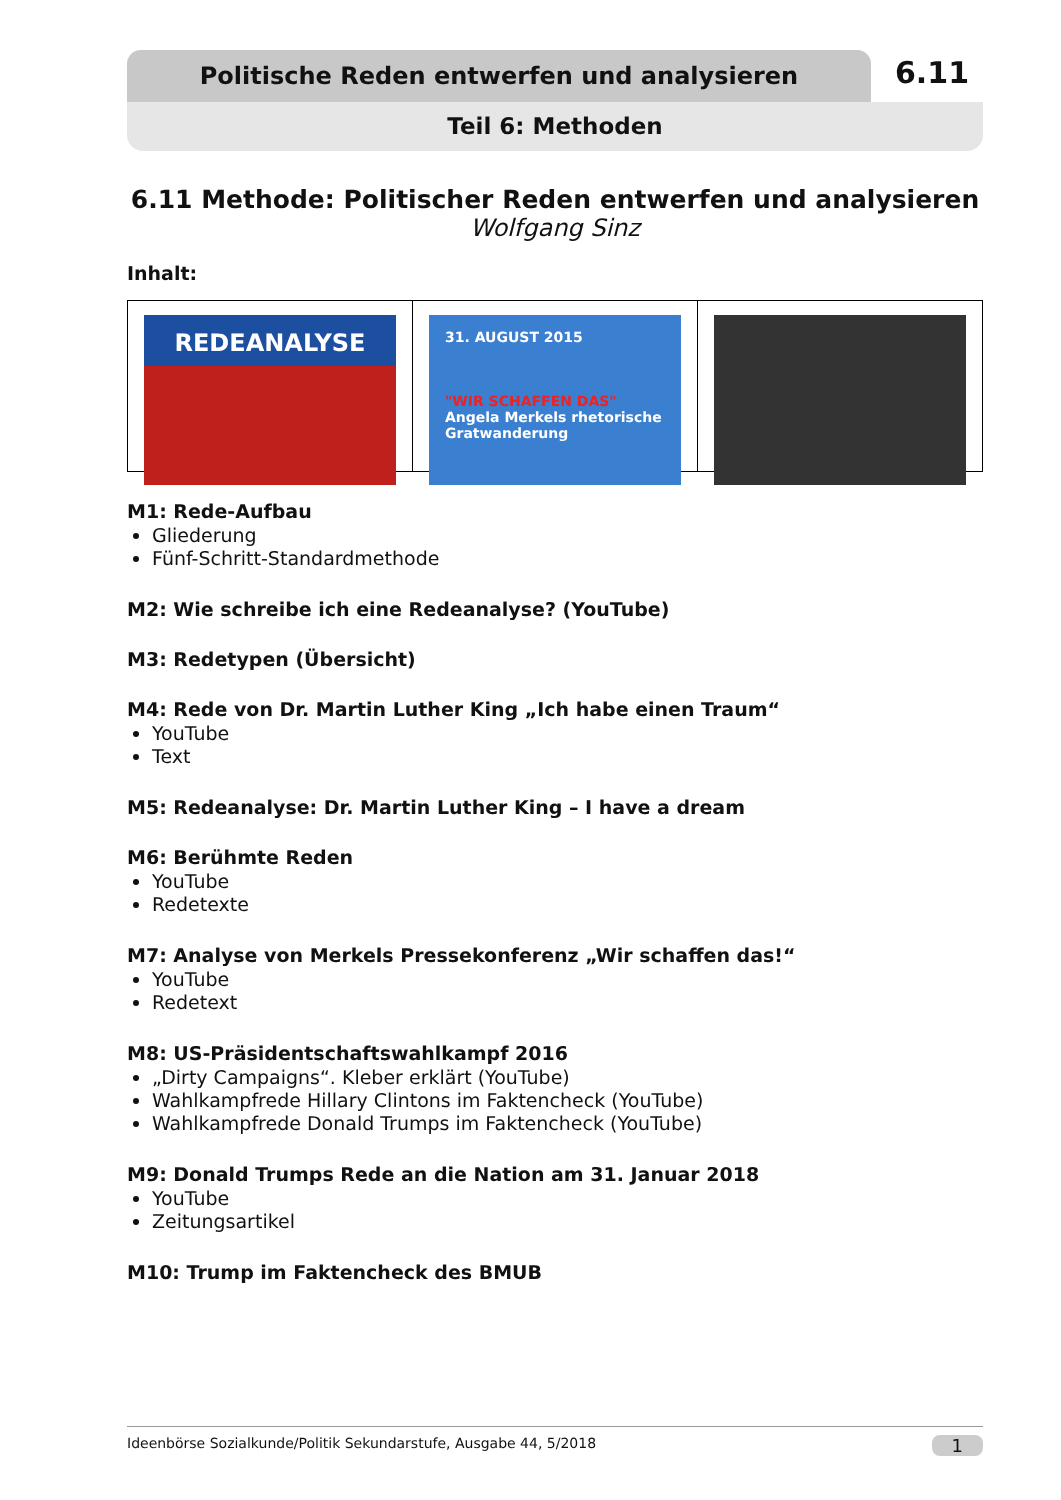Politische Reden entwerfen und analysieren 6.11
Teil 6: Methoden
6.11 Methode: Politischer Reden entwerfen und analysieren
Wolfgang Sinz
Inhalt:
REDEANALYSE
31. AUGUST 2015
"WIR SCHAFFEN DAS"
Angela Merkels rhetorische Gratwanderung
M1: Rede-Aufbau
Gliederung
Fünf-Schritt-Standardmethode
M2: Wie schreibe ich eine Redeanalyse? (YouTube)
M3: Redetypen (Übersicht)
M4: Rede von Dr. Martin Luther King „Ich habe einen Traum“
YouTube
Text
M5: Redeanalyse: Dr. Martin Luther King – I have a dream
M6: Berühmte Reden
YouTube
Redetexte
M7: Analyse von Merkels Pressekonferenz „Wir schaffen das!“
YouTube
Redetext
M8: US-Präsidentschaftswahlkampf 2016
„Dirty Campaigns“. Kleber erklärt (YouTube)
Wahlkampfrede Hillary Clintons im Faktencheck (YouTube)
Wahlkampfrede Donald Trumps im Faktencheck (YouTube)
M9: Donald Trumps Rede an die Nation am 31. Januar 2018
YouTube
Zeitungsartikel
M10: Trump im Faktencheck des BMUB
Ideenbörse Sozialkunde/Politik Sekundarstufe, Ausgabe 44, 5/2018 1